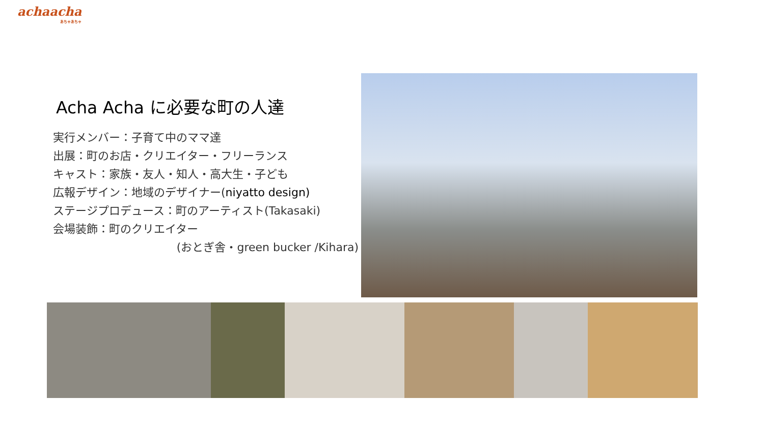achaacha
あちゃあちゃ
Acha Acha に必要な町の人達
実行メンバー：子育て中のママ達
出展：町のお店・クリエイター・フリーランス
キャスト：家族・友人・知人・高大生・子ども
広報デザイン：地域のデザイナー(niyatto design)
ステージプロデュース：町のアーティスト(Takasaki)
会場装飾：町のクリエイター
(おとぎ舎・green bucker /Kihara)